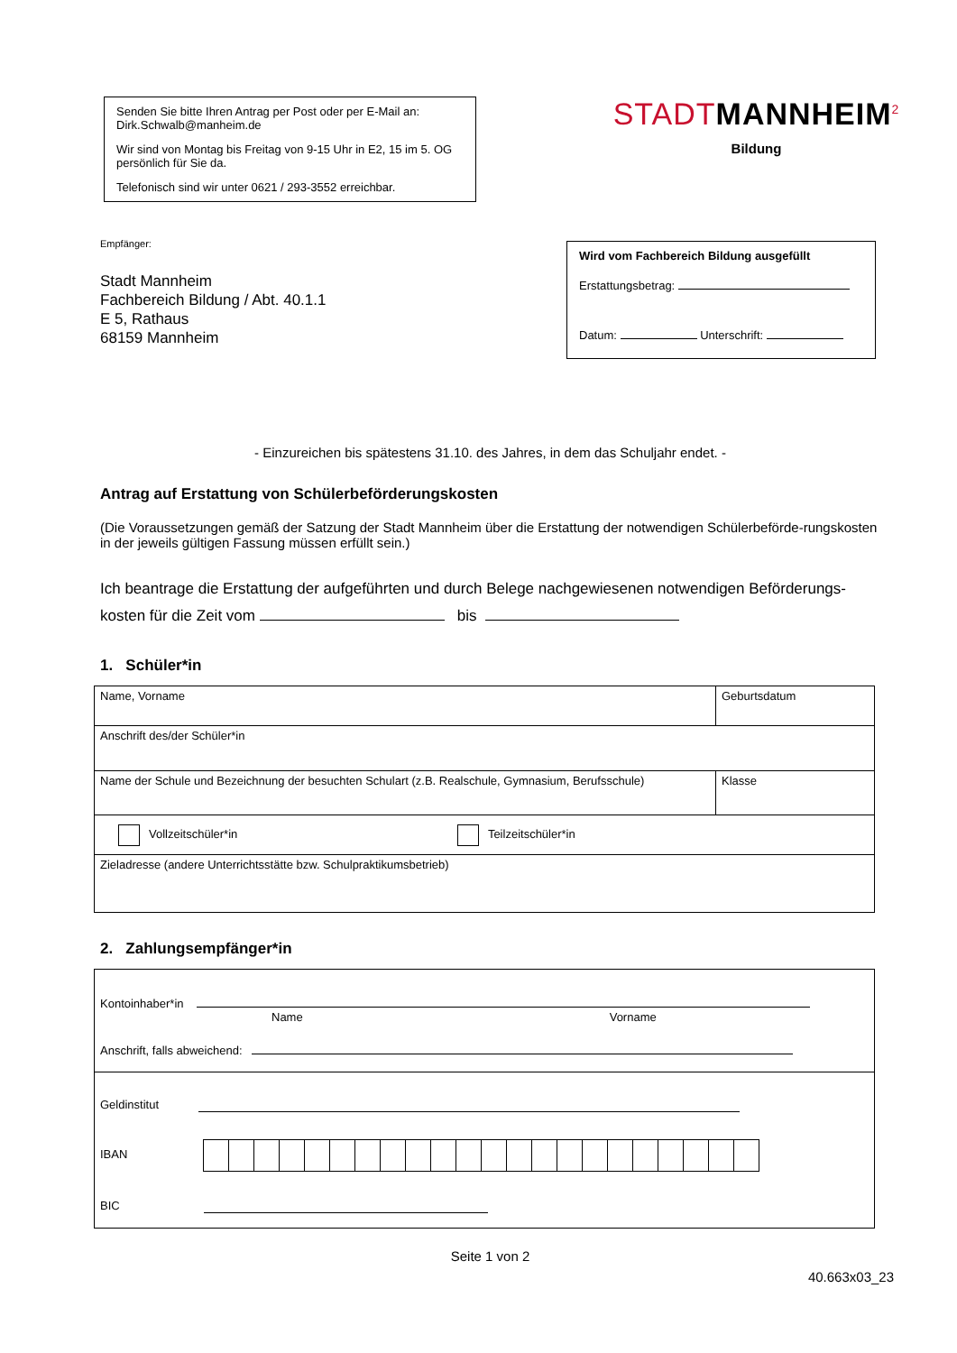Senden Sie bitte Ihren Antrag per Post oder per E-Mail an: Dirk.Schwalb@manheim.de
Wir sind von Montag bis Freitag von 9-15 Uhr in E2, 15 im 5. OG persönlich für Sie da.
Telefonisch sind wir unter 0621 / 293-3552 erreichbar.
STADT MANNHEIM<sup>2</sup>
Bildung
Empfänger:
Stadt Mannheim
Fachbereich Bildung / Abt. 40.1.1
E 5, Rathaus
68159 Mannheim
Wird vom Fachbereich Bildung ausgefüllt
Erstattungsbetrag:
Datum: Unterschrift:
- Einzureichen bis spätestens 31.10. des Jahres, in dem das Schuljahr endet. -
Antrag auf Erstattung von Schülerbeförderungskosten
(Die Voraussetzungen gemäß der Satzung der Stadt Mannheim über die Erstattung der notwendigen Schülerbeförde-rungskosten in der jeweils gültigen Fassung müssen erfüllt sein.)
Ich beantrage die Erstattung der aufgeführten und durch Belege nachgewiesenen notwendigen Beförderungs-kosten für die Zeit vom bis
1. Schüler*in
| Name, Vorname | Geburtsdatum |
| Anschrift des/der Schüler*in | |
| Name der Schule und Bezeichnung der besuchten Schulart (z.B. Realschule, Gymnasium, Berufsschule) | Klasse |
| Vollzeitschüler*in Teilzeitschüler*in | |
| Zieladresse (andere Unterrichtsstätte bzw. Schulpraktikumsbetrieb) | |
2. Zahlungsempfänger*in
| Kontoinhaber*in Name Vorname Anschrift, falls abweichend: |
| Geldinstitut IBAN BIC |
Seite 1 von 2
40.663x03_23